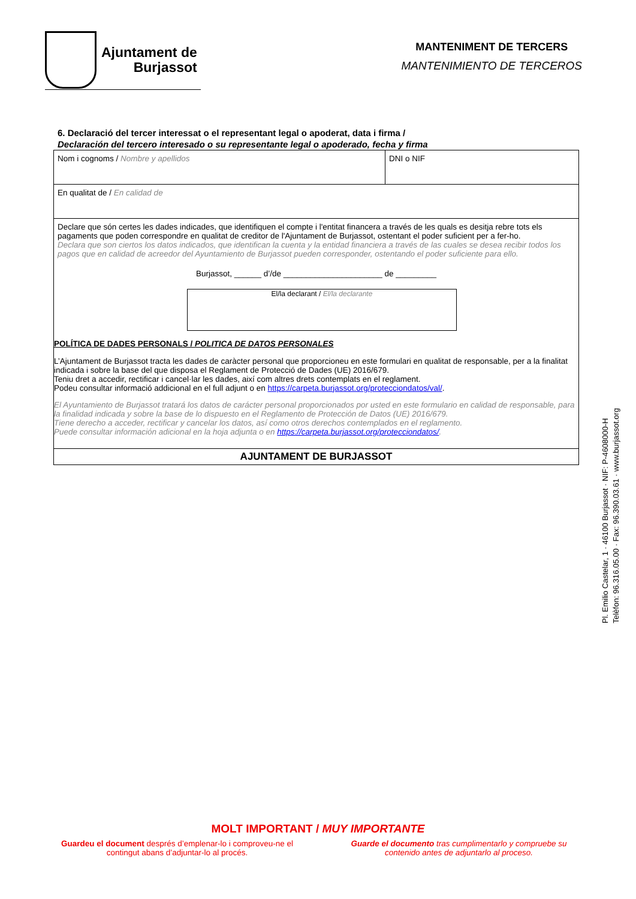Ajuntament de
Burjassot
MANTENIMENT DE TERCERS
MANTENIMIENTO DE TERCEROS
6. Declaració del tercer interessat o el representant legal o apoderat, data i firma /
Declaración del tercero interesado o su representante legal o apoderado, fecha y firma
| Nom i cognoms / Nombre y apellidos | DNI o NIF |
| En qualitat de / En calidad de | |
| Declare que són certes les dades indicades, que identifiquen el compte i l'entitat financera a través de les quals es desitja rebre tots els pagaments que poden correspondre en qualitat de creditor de l'Ajuntament de Burjassot, ostentant el poder suficient per a fer-ho. Declara que son ciertos los datos indicados, que identifican la cuenta y la entidad financiera a través de las cuales se desea recibir todos los pagos que en calidad de acreedor del Ayuntamiento de Burjassot pueden corresponder, ostentando el poder suficiente para ello. Burjassot, ______ d’/de ______________________ de _________ El/la declarant / El/la declarante POLÍTICA DE DADES PERSONALS / POLITICA DE DATOS PERSONALES L’Ajuntament de Burjassot tracta les dades de caràcter personal que proporcioneu en este formulari en qualitat de responsable, per a la finalitat indicada i sobre la base del que disposa el Reglament de Protecció de Dades (UE) 2016/679. Teniu dret a accedir, rectificar i cancel·lar les dades, així com altres drets contemplats en el reglament. Podeu consultar informació addicional en el full adjunt o en https://carpeta.burjassot.org/protecciondatos/val/ . El Ayuntamiento de Burjassot tratará los datos de carácter personal proporcionados por usted en este formulario en calidad de responsable, para la finalidad indicada y sobre la base de lo dispuesto en el Reglamento de Protección de Datos (UE) 2016/679. Tiene derecho a acceder, rectificar y cancelar los datos, así como otros derechos contemplados en el reglamento. Puede consultar información adicional en la hoja adjunta o en https://carpeta.burjassot.org/protecciondatos/ . | |
| AJUNTAMENT DE BURJASSOT | |
Pl. Emilio Castelar, 1 · 46100 Burjassot · NIF: P-4608000-H
Telèfon: 96.316.05.00 · Fax: 96.390.03.61 · www.burjassot.org
MOLT IMPORTANT / MUY IMPORTANTE
Guardeu el document després d’emplenar-lo i comproveu-ne el contingut abans d’adjuntar-lo al procés.
Guarde el documento tras cumplimentarlo y compruebe su contenido antes de adjuntarlo al proceso.